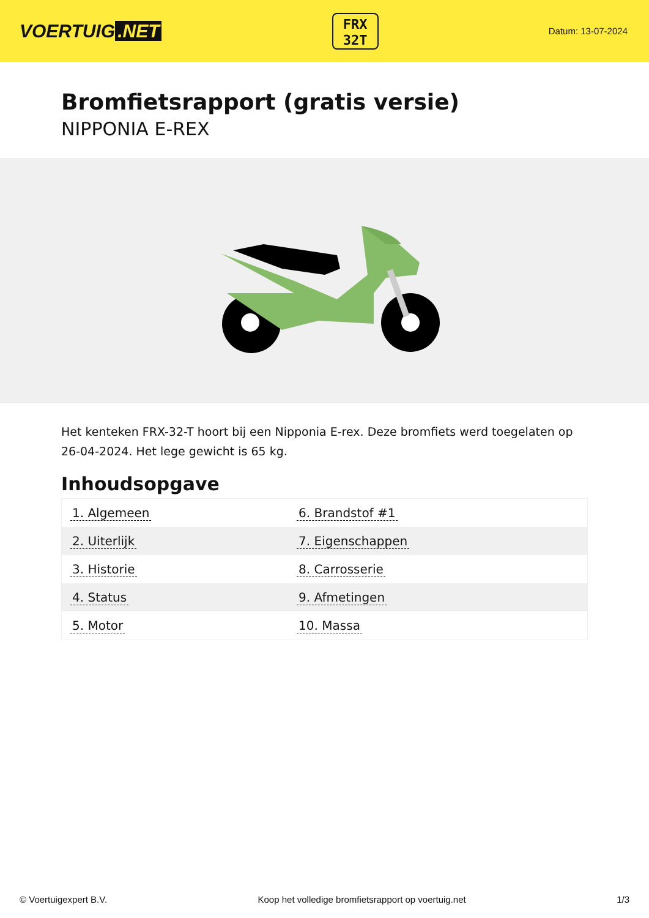VOERTUIG.NET
FRX
32T
Datum: 13-07-2024
Bromfietsrapport (gratis versie)
NIPPONIA E-REX
Het kenteken FRX-32-T hoort bij een Nipponia E-rex. Deze bromfiets werd toegelaten op 26-04-2024. Het lege gewicht is 65 kg.
Inhoudsopgave
| 1. Algemeen | 6. Brandstof #1 |
| 2. Uiterlijk | 7. Eigenschappen |
| 3. Historie | 8. Carrosserie |
| 4. Status | 9. Afmetingen |
| 5. Motor | 10. Massa |
© Voertuigexpert B.V. Koop het volledige bromfietsrapport op voertuig.net 1/3